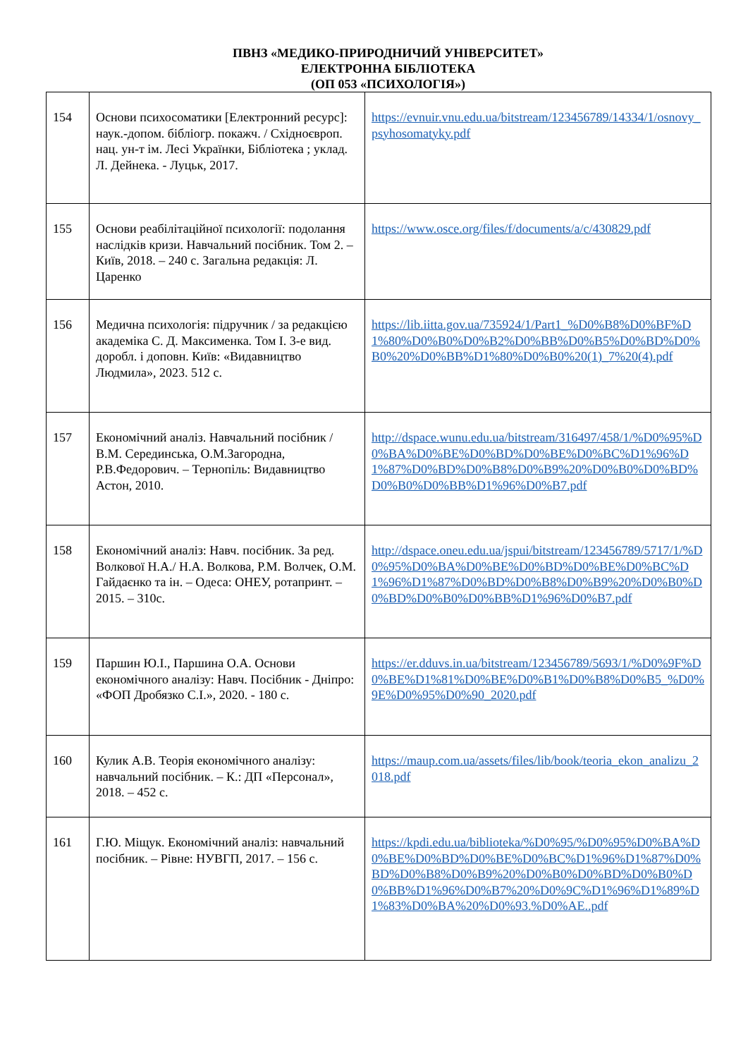ПВНЗ «МЕДИКО-ПРИРОДНИЧИЙ УНІВЕРСИТЕТ»
ЕЛЕКТРОННА БІБЛІОТЕКА
(ОП 053 «ПСИХОЛОГІЯ»)
| 154 | Основи психосоматики [Електронний ресурс]: наук.-допом. бібліогр. покажч. / Східноєвроп. нац. ун-т ім. Лесі Українки, Бібліотека ; уклад. Л. Дейнека. - Луцьк, 2017. | https://evnuir.vnu.edu.ua/bitstream/123456789/14334/1/osnovy_psyhosomatyky.pdf |
| 155 | Основи реабілітаційної психології: подолання наслідків кризи. Навчальний посібник. Том 2. – Київ, 2018. – 240 с. Загальна редакція: Л. Царенко | https://www.osce.org/files/f/documents/a/c/430829.pdf |
| 156 | Медична психологія: підручник / за редакцією академіка С. Д. Максименка. Том І. 3-е вид. доробл. і доповн. Київ: «Видавництво Людмила», 2023. 512 с. | https://lib.iitta.gov.ua/735924/1/Part1_%D0%B8%D0%BF%D1%80%D0%B0%D0%B2%D0%BB%D0%B5%D0%BD%D0%B0%20%D0%BB%D1%80%D0%B0%20(1)_7%20(4).pdf |
| 157 | Економічний аналіз. Навчальний посібник / В.М. Серединська, О.М.Загородна, Р.В.Федорович. – Тернопіль: Видавництво Астон, 2010. | http://dspace.wunu.edu.ua/bitstream/316497/458/1/%D0%95%D0%BA%D0%BE%D0%BD%D0%BE%D0%BC%D1%96%D1%87%D0%BD%D0%B8%D0%B9%20%D0%B0%D0%BD%D0%B0%D0%BB%D1%96%D0%B7.pdf |
| 158 | Економічний аналіз: Навч. посібник. За ред. Волкової Н.А./ Н.А. Волкова, Р.М. Волчек, О.М. Гайдаєнко та ін. – Одеса: ОНЕУ, ротапринт. – 2015. – 310с. | http://dspace.oneu.edu.ua/jspui/bitstream/123456789/5717/1/%D0%95%D0%BA%D0%BE%D0%BD%D0%BE%D0%BC%D1%96%D1%87%D0%BD%D0%B8%D0%B9%20%D0%B0%D0%BD%D0%B0%D0%BB%D1%96%D0%B7.pdf |
| 159 | Паршин Ю.І., Паршина О.А. Основи економічного аналізу: Навч. Посібник - Дніпро: «ФОП Дробязко С.І.», 2020. - 180 с. | https://er.dduvs.in.ua/bitstream/123456789/5693/1/%D0%9F%D0%BE%D1%81%D0%BE%D0%B1%D0%B8%D0%B5_%D0%9E%D0%95%D0%90_2020.pdf |
| 160 | Кулик А.В. Теорія економічного аналізу: навчальний посібник. – К.: ДП «Персонал», 2018. – 452 с. | https://maup.com.ua/assets/files/lib/book/teoria_ekon_analizu_2018.pdf |
| 161 | Г.Ю. Міщук. Економічний аналіз: навчальний посібник. – Рівне: НУВГП, 2017. – 156 с. | https://kpdi.edu.ua/biblioteka/%D0%95/%D0%95%D0%BA%D0%BE%D0%BD%D0%BE%D0%BC%D1%96%D1%87%D0%BD%D0%B8%D0%B9%20%D0%B0%D0%BD%D0%B0%D0%BB%D1%96%D0%B7%20%D0%9C%D1%96%D1%89%D1%83%D0%BA%20%D0%93.%D0%AE..pdf |